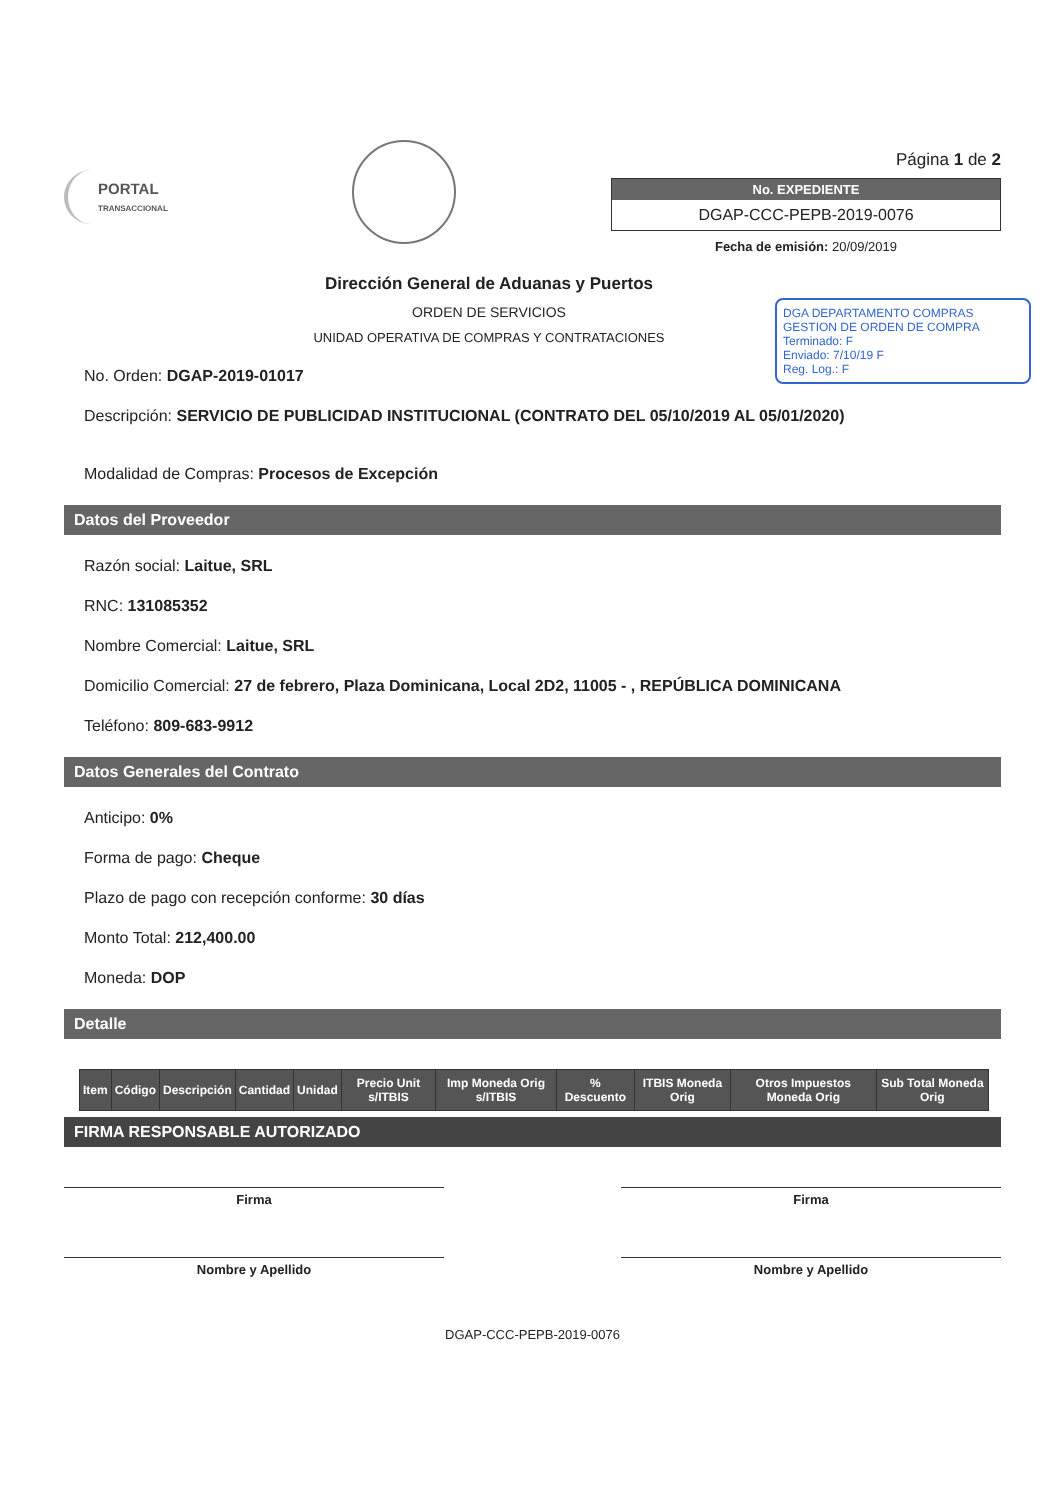PORTAL
TRANSACCIONAL
Página 1 de 2
No. EXPEDIENTE
DGAP-CCC-PEPB-2019-0076
Fecha de emisión: 20/09/2019
DGA DEPARTAMENTO COMPRAS
GESTION DE ORDEN DE COMPRA
Terminado: F
Enviado: 7/10/19 F
Reg. Log.: F
Dirección General de Aduanas y Puertos
ORDEN DE SERVICIOS
UNIDAD OPERATIVA DE COMPRAS Y CONTRATACIONES
No. Orden: DGAP-2019-01017
Descripción: SERVICIO DE PUBLICIDAD INSTITUCIONAL (CONTRATO DEL 05/10/2019 AL 05/01/2020)
Modalidad de Compras: Procesos de Excepción
Datos del Proveedor
Razón social: Laitue, SRL
RNC: 131085352
Nombre Comercial: Laitue, SRL
Domicilio Comercial: 27 de febrero, Plaza Dominicana, Local 2D2, 11005 - , REPÚBLICA DOMINICANA
Teléfono: 809-683-9912
Datos Generales del Contrato
Anticipo: 0%
Forma de pago: Cheque
Plazo de pago con recepción conforme: 30 días
Monto Total: 212,400.00
Moneda: DOP
Detalle
| Item | Código | Descripción | Cantidad | Unidad | Precio Unit s/ITBIS | Imp Moneda Orig s/ITBIS | % Descuento | ITBIS Moneda Orig | Otros Impuestos Moneda Orig | Sub Total Moneda Orig |
| --- | --- | --- | --- | --- | --- | --- | --- | --- | --- | --- |
FIRMA RESPONSABLE AUTORIZADO
Firma
Nombre y Apellido
Firma
Nombre y Apellido
DGAP-CCC-PEPB-2019-0076